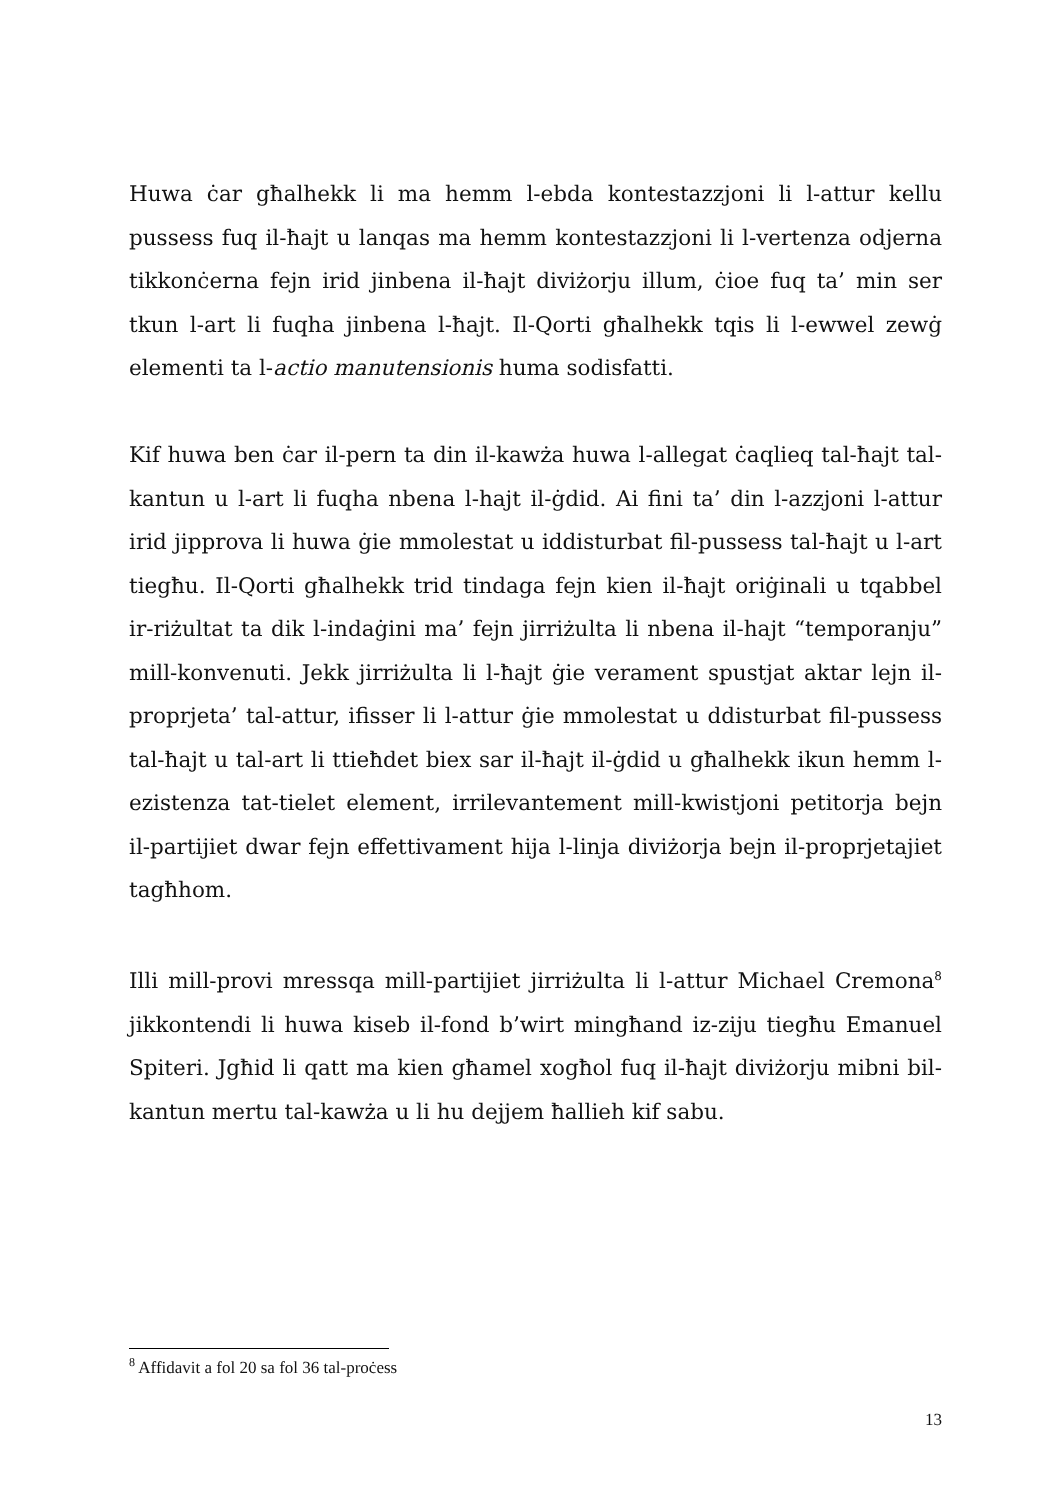Huwa ċar għalhekk li ma hemm l-ebda kontestazzjoni li l-attur kellu pussess fuq il-ħajt u lanqas ma hemm kontestazzjoni li l-vertenza odjerna tikkonċerna fejn irid jinbena il-ħajt diviżorju illum, ċioe fuq ta’ min ser tkun l-art li fuqha jinbena l-ħajt. Il-Qorti għalhekk tqis li l-ewwel zewġ elementi ta l-actio manutensionis huma sodisfatti.
Kif huwa ben ċar il-pern ta din il-kawża huwa l-allegat ċaqlieq tal-ħajt tal-kantun u l-art li fuqha nbena l-hajt il-ġdid. Ai fini ta’ din l-azzjoni l-attur irid jipprova li huwa ġie mmolestat u iddisturbat fil-pussess tal-ħajt u l-art tiegħu. Il-Qorti għalhekk trid tindaga fejn kien il-ħajt oriġinali u tqabbel ir-riżultat ta dik l-indaġini ma’ fejn jirriżulta li nbena il-hajt “temporanju” mill-konvenuti. Jekk jirriżulta li l-ħajt ġie verament spustjat aktar lejn il-proprjeta’ tal-attur, ifisser li l-attur ġie mmolestat u ddisturbat fil-pussess tal-ħajt u tal-art li ttieħdet biex sar il-ħajt il-ġdid u għalhekk ikun hemm l-ezistenza tat-tielet element, irrilevantement mill-kwistjoni petitorja bejn il-partijiet dwar fejn effettivament hija l-linja diviżorja bejn il-proprjetajiet tagħhom.
Illi mill-provi mressqa mill-partijiet jirriżulta li l-attur Michael Cremona<sup>8</sup> jikkontendi li huwa kiseb il-fond b’wirt mingħand iz-ziju tiegħu Emanuel Spiteri. Jgħid li qatt ma kien għamel xogħol fuq il-ħajt diviżorju mibni bil-kantun mertu tal-kawża u li hu dejjem ħallieh kif sabu.
<sup>8</sup> Affidavit a fol 20 sa fol 36 tal-proċess
13